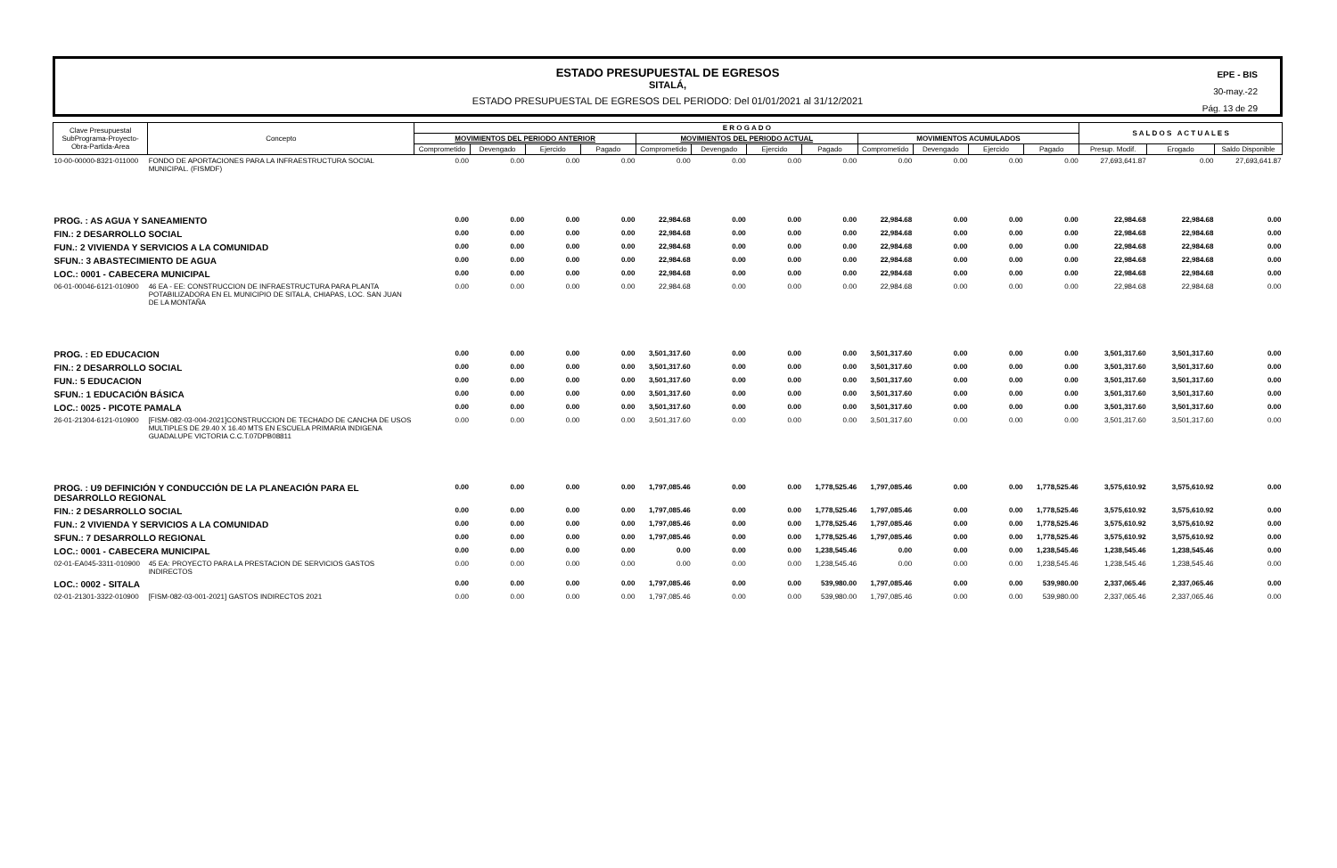EPE - BIS
30-may.-22
Pág. 13 de 29
ESTADO PRESUPUESTAL DE EGRESOS
SITALÁ,
ESTADO PRESUPUESTAL DE EGRESOS DEL PERIODO: Del 01/01/2021 al 31/12/2021
| Clave Presupuestal SubPrograma-Proyecto- Obra-Partida-Area | Concepto | E R O G A D O | | | | | | | | | | | | S A L D O S A C T U A L E S | | |
| --- | --- | --- | --- | --- | --- | --- | --- | --- | --- | --- | --- | --- | --- | --- | --- | --- |
| | | MOVIMIENTOS DEL PERIODO ANTERIOR | | | | MOVIMIENTOS DEL PERIODO ACTUAL | | | | MOVIMIENTOS ACUMULADOS | | | | | | |
| | | Comprometido | Devengado | Ejercido | Pagado | Comprometido | Devengado | Ejercido | Pagado | Comprometido | Devengado | Ejercido | Pagado | Presup. Modif. | Erogado | Saldo Disponible |
| 10-00-00000-8321-011000 | FONDO DE APORTACIONES PARA LA INFRAESTRUCTURA SOCIAL MUNICIPAL. (FISMDF) | 0.00 | 0.00 | 0.00 | 0.00 | 0.00 | 0.00 | 0.00 | 0.00 | 0.00 | 0.00 | 0.00 | 0.00 | 27,693,641.87 | 0.00 | 27,693,641.87 |
| PROG. : AS AGUA Y SANEAMIENTO | | 0.00 | 0.00 | 0.00 | 0.00 | 22,984.68 | 0.00 | 0.00 | 0.00 | 22,984.68 | 0.00 | 0.00 | 0.00 | 22,984.68 | 22,984.68 | 0.00 |
| FIN.: 2 DESARROLLO SOCIAL | | 0.00 | 0.00 | 0.00 | 0.00 | 22,984.68 | 0.00 | 0.00 | 0.00 | 22,984.68 | 0.00 | 0.00 | 0.00 | 22,984.68 | 22,984.68 | 0.00 |
| FUN.: 2 VIVIENDA Y SERVICIOS A LA COMUNIDAD | | 0.00 | 0.00 | 0.00 | 0.00 | 22,984.68 | 0.00 | 0.00 | 0.00 | 22,984.68 | 0.00 | 0.00 | 0.00 | 22,984.68 | 22,984.68 | 0.00 |
| SFUN.: 3 ABASTECIMIENTO DE AGUA | | 0.00 | 0.00 | 0.00 | 0.00 | 22,984.68 | 0.00 | 0.00 | 0.00 | 22,984.68 | 0.00 | 0.00 | 0.00 | 22,984.68 | 22,984.68 | 0.00 |
| LOC.: 0001 - CABECERA MUNICIPAL | | 0.00 | 0.00 | 0.00 | 0.00 | 22,984.68 | 0.00 | 0.00 | 0.00 | 22,984.68 | 0.00 | 0.00 | 0.00 | 22,984.68 | 22,984.68 | 0.00 |
| 06-01-00046-6121-010900 | 46 EA - EE: CONSTRUCCION DE INFRAESTRUCTURA PARA PLANTA POTABILIZADORA EN EL MUNICIPIO DE SITALA, CHIAPAS, LOC. SAN JUAN DE LA MONTAÑA | 0.00 | 0.00 | 0.00 | 0.00 | 22,984.68 | 0.00 | 0.00 | 0.00 | 22,984.68 | 0.00 | 0.00 | 0.00 | 22,984.68 | 22,984.68 | 0.00 |
| PROG. : ED EDUCACION | | 0.00 | 0.00 | 0.00 | 0.00 | 3,501,317.60 | 0.00 | 0.00 | 0.00 | 3,501,317.60 | 0.00 | 0.00 | 0.00 | 3,501,317.60 | 3,501,317.60 | 0.00 |
| FIN.: 2 DESARROLLO SOCIAL | | 0.00 | 0.00 | 0.00 | 0.00 | 3,501,317.60 | 0.00 | 0.00 | 0.00 | 3,501,317.60 | 0.00 | 0.00 | 0.00 | 3,501,317.60 | 3,501,317.60 | 0.00 |
| FUN.: 5 EDUCACION | | 0.00 | 0.00 | 0.00 | 0.00 | 3,501,317.60 | 0.00 | 0.00 | 0.00 | 3,501,317.60 | 0.00 | 0.00 | 0.00 | 3,501,317.60 | 3,501,317.60 | 0.00 |
| SFUN.: 1 EDUCACIÓN BÁSICA | | 0.00 | 0.00 | 0.00 | 0.00 | 3,501,317.60 | 0.00 | 0.00 | 0.00 | 3,501,317.60 | 0.00 | 0.00 | 0.00 | 3,501,317.60 | 3,501,317.60 | 0.00 |
| LOC.: 0025 - PICOTE PAMALA | | 0.00 | 0.00 | 0.00 | 0.00 | 3,501,317.60 | 0.00 | 0.00 | 0.00 | 3,501,317.60 | 0.00 | 0.00 | 0.00 | 3,501,317.60 | 3,501,317.60 | 0.00 |
| 26-01-21304-6121-010900 | [FISM-082-03-004-2021]CONSTRUCCION DE TECHADO DE CANCHA DE USOS MULTIPLES DE 29.40 X 16.40 MTS EN ESCUELA PRIMARIA INDIGENA GUADALUPE VICTORIA C.C.T.07DPB08811 | 0.00 | 0.00 | 0.00 | 0.00 | 3,501,317.60 | 0.00 | 0.00 | 0.00 | 3,501,317.60 | 0.00 | 0.00 | 0.00 | 3,501,317.60 | 3,501,317.60 | 0.00 |
| PROG. : U9 DEFINICIÓN Y CONDUCCIÓN DE LA PLANEACIÓN PARA EL DESARROLLO REGIONAL | | 0.00 | 0.00 | 0.00 | 0.00 | 1,797,085.46 | 0.00 | 0.00 | 1,778,525.46 | 1,797,085.46 | 0.00 | 0.00 | 1,778,525.46 | 3,575,610.92 | 3,575,610.92 | 0.00 |
| FIN.: 2 DESARROLLO SOCIAL | | 0.00 | 0.00 | 0.00 | 0.00 | 1,797,085.46 | 0.00 | 0.00 | 1,778,525.46 | 1,797,085.46 | 0.00 | 0.00 | 1,778,525.46 | 3,575,610.92 | 3,575,610.92 | 0.00 |
| FUN.: 2 VIVIENDA Y SERVICIOS A LA COMUNIDAD | | 0.00 | 0.00 | 0.00 | 0.00 | 1,797,085.46 | 0.00 | 0.00 | 1,778,525.46 | 1,797,085.46 | 0.00 | 0.00 | 1,778,525.46 | 3,575,610.92 | 3,575,610.92 | 0.00 |
| SFUN.: 7 DESARROLLO REGIONAL | | 0.00 | 0.00 | 0.00 | 0.00 | 1,797,085.46 | 0.00 | 0.00 | 1,778,525.46 | 1,797,085.46 | 0.00 | 0.00 | 1,778,525.46 | 3,575,610.92 | 3,575,610.92 | 0.00 |
| LOC.: 0001 - CABECERA MUNICIPAL | | 0.00 | 0.00 | 0.00 | 0.00 | 0.00 | 0.00 | 0.00 | 1,238,545.46 | 0.00 | 0.00 | 0.00 | 1,238,545.46 | 1,238,545.46 | 1,238,545.46 | 0.00 |
| 02-01-EA045-3311-010900 | 45 EA: PROYECTO PARA LA PRESTACION DE SERVICIOS GASTOS INDIRECTOS | 0.00 | 0.00 | 0.00 | 0.00 | 0.00 | 0.00 | 0.00 | 1,238,545.46 | 0.00 | 0.00 | 0.00 | 1,238,545.46 | 1,238,545.46 | 1,238,545.46 | 0.00 |
| LOC.: 0002 - SITALA | | 0.00 | 0.00 | 0.00 | 0.00 | 1,797,085.46 | 0.00 | 0.00 | 539,980.00 | 1,797,085.46 | 0.00 | 0.00 | 539,980.00 | 2,337,065.46 | 2,337,065.46 | 0.00 |
| 02-01-21301-3322-010900 | [FISM-082-03-001-2021] GASTOS INDIRECTOS 2021 | 0.00 | 0.00 | 0.00 | 0.00 | 1,797,085.46 | 0.00 | 0.00 | 539,980.00 | 1,797,085.46 | 0.00 | 0.00 | 539,980.00 | 2,337,065.46 | 2,337,065.46 | 0.00 |